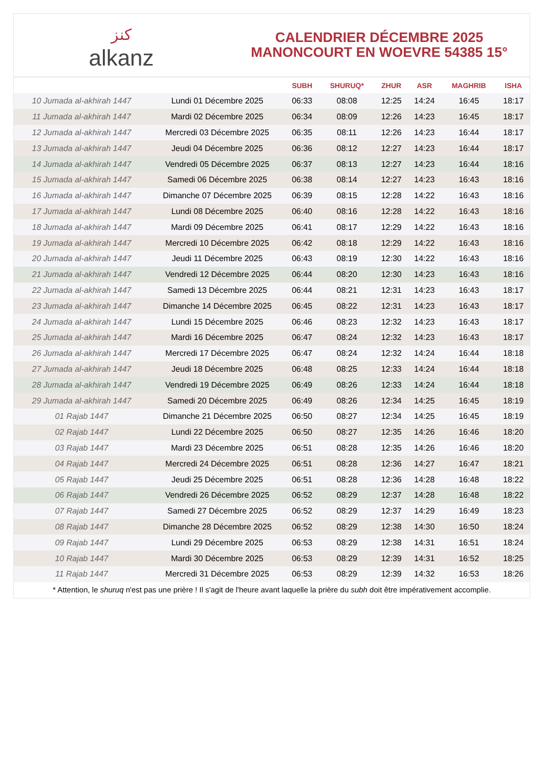ﻛﻨﺰ
alkanz
CALENDRIER DÉCEMBRE 2025
MANONCOURT EN WOEVRE 54385 15°
| | | SUBH | SHURUQ* | ZHUR | ASR | MAGHRIB | ISHA |
| --- | --- | --- | --- | --- | --- | --- | --- |
| 10 Jumada al-akhirah 1447 | Lundi 01 Décembre 2025 | 06:33 | 08:08 | 12:25 | 14:24 | 16:45 | 18:17 |
| 11 Jumada al-akhirah 1447 | Mardi 02 Décembre 2025 | 06:34 | 08:09 | 12:26 | 14:23 | 16:45 | 18:17 |
| 12 Jumada al-akhirah 1447 | Mercredi 03 Décembre 2025 | 06:35 | 08:11 | 12:26 | 14:23 | 16:44 | 18:17 |
| 13 Jumada al-akhirah 1447 | Jeudi 04 Décembre 2025 | 06:36 | 08:12 | 12:27 | 14:23 | 16:44 | 18:17 |
| 14 Jumada al-akhirah 1447 | Vendredi 05 Décembre 2025 | 06:37 | 08:13 | 12:27 | 14:23 | 16:44 | 18:16 |
| 15 Jumada al-akhirah 1447 | Samedi 06 Décembre 2025 | 06:38 | 08:14 | 12:27 | 14:23 | 16:43 | 18:16 |
| 16 Jumada al-akhirah 1447 | Dimanche 07 Décembre 2025 | 06:39 | 08:15 | 12:28 | 14:22 | 16:43 | 18:16 |
| 17 Jumada al-akhirah 1447 | Lundi 08 Décembre 2025 | 06:40 | 08:16 | 12:28 | 14:22 | 16:43 | 18:16 |
| 18 Jumada al-akhirah 1447 | Mardi 09 Décembre 2025 | 06:41 | 08:17 | 12:29 | 14:22 | 16:43 | 18:16 |
| 19 Jumada al-akhirah 1447 | Mercredi 10 Décembre 2025 | 06:42 | 08:18 | 12:29 | 14:22 | 16:43 | 18:16 |
| 20 Jumada al-akhirah 1447 | Jeudi 11 Décembre 2025 | 06:43 | 08:19 | 12:30 | 14:22 | 16:43 | 18:16 |
| 21 Jumada al-akhirah 1447 | Vendredi 12 Décembre 2025 | 06:44 | 08:20 | 12:30 | 14:23 | 16:43 | 18:16 |
| 22 Jumada al-akhirah 1447 | Samedi 13 Décembre 2025 | 06:44 | 08:21 | 12:31 | 14:23 | 16:43 | 18:17 |
| 23 Jumada al-akhirah 1447 | Dimanche 14 Décembre 2025 | 06:45 | 08:22 | 12:31 | 14:23 | 16:43 | 18:17 |
| 24 Jumada al-akhirah 1447 | Lundi 15 Décembre 2025 | 06:46 | 08:23 | 12:32 | 14:23 | 16:43 | 18:17 |
| 25 Jumada al-akhirah 1447 | Mardi 16 Décembre 2025 | 06:47 | 08:24 | 12:32 | 14:23 | 16:43 | 18:17 |
| 26 Jumada al-akhirah 1447 | Mercredi 17 Décembre 2025 | 06:47 | 08:24 | 12:32 | 14:24 | 16:44 | 18:18 |
| 27 Jumada al-akhirah 1447 | Jeudi 18 Décembre 2025 | 06:48 | 08:25 | 12:33 | 14:24 | 16:44 | 18:18 |
| 28 Jumada al-akhirah 1447 | Vendredi 19 Décembre 2025 | 06:49 | 08:26 | 12:33 | 14:24 | 16:44 | 18:18 |
| 29 Jumada al-akhirah 1447 | Samedi 20 Décembre 2025 | 06:49 | 08:26 | 12:34 | 14:25 | 16:45 | 18:19 |
| 01 Rajab 1447 | Dimanche 21 Décembre 2025 | 06:50 | 08:27 | 12:34 | 14:25 | 16:45 | 18:19 |
| 02 Rajab 1447 | Lundi 22 Décembre 2025 | 06:50 | 08:27 | 12:35 | 14:26 | 16:46 | 18:20 |
| 03 Rajab 1447 | Mardi 23 Décembre 2025 | 06:51 | 08:28 | 12:35 | 14:26 | 16:46 | 18:20 |
| 04 Rajab 1447 | Mercredi 24 Décembre 2025 | 06:51 | 08:28 | 12:36 | 14:27 | 16:47 | 18:21 |
| 05 Rajab 1447 | Jeudi 25 Décembre 2025 | 06:51 | 08:28 | 12:36 | 14:28 | 16:48 | 18:22 |
| 06 Rajab 1447 | Vendredi 26 Décembre 2025 | 06:52 | 08:29 | 12:37 | 14:28 | 16:48 | 18:22 |
| 07 Rajab 1447 | Samedi 27 Décembre 2025 | 06:52 | 08:29 | 12:37 | 14:29 | 16:49 | 18:23 |
| 08 Rajab 1447 | Dimanche 28 Décembre 2025 | 06:52 | 08:29 | 12:38 | 14:30 | 16:50 | 18:24 |
| 09 Rajab 1447 | Lundi 29 Décembre 2025 | 06:53 | 08:29 | 12:38 | 14:31 | 16:51 | 18:24 |
| 10 Rajab 1447 | Mardi 30 Décembre 2025 | 06:53 | 08:29 | 12:39 | 14:31 | 16:52 | 18:25 |
| 11 Rajab 1447 | Mercredi 31 Décembre 2025 | 06:53 | 08:29 | 12:39 | 14:32 | 16:53 | 18:26 |
* Attention, le shuruq n'est pas une prière ! Il s'agit de l'heure avant laquelle la prière du subh doit être impérativement accomplie.